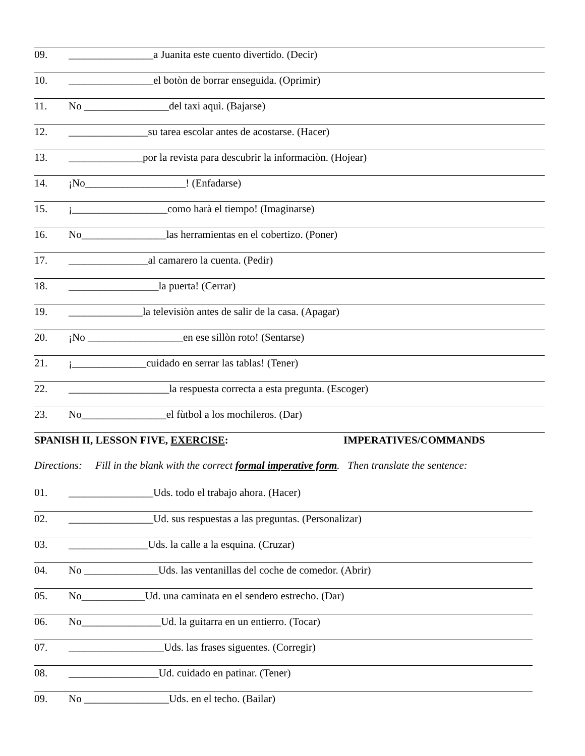09. ________________a Juanita este cuento divertido. (Decir)
10. ________________el botòn de borrar enseguida. (Oprimir)
11. No ________________del taxi aquì. (Bajarse)
12. _______________su tarea escolar antes de acostarse. (Hacer)
13. ______________por la revista para descubrir la informaciòn. (Hojear)
14. ¡No___________________! (Enfadarse)
15. ¡__________________como harà el tiempo! (Imaginarse)
16. No________________las herramientas en el cobertizo. (Poner)
17. _______________al camarero la cuenta. (Pedir)
18. _________________la puerta! (Cerrar)
19. ______________la televisiòn antes de salir de la casa. (Apagar)
20. ¡No __________________en ese sillòn roto! (Sentarse)
21. ¡______________cuidado en serrar las tablas! (Tener)
22. ___________________la respuesta correcta a esta pregunta. (Escoger)
23. No________________el fùtbol a los mochileros. (Dar)
SPANISH II, LESSON FIVE, EXERCISE: IMPERATIVES/COMMANDS
Directions: Fill in the blank with the correct formal imperative form. Then translate the sentence:
01. ________________Uds. todo el trabajo ahora. (Hacer)
02. ________________Ud. sus respuestas a las preguntas. (Personalizar)
03. _______________Uds. la calle a la esquina. (Cruzar)
04. No ______________Uds. las ventanillas del coche de comedor. (Abrir)
05. No____________Ud. una caminata en el sendero estrecho. (Dar)
06. No_______________Ud. la guitarra en un entierro. (Tocar)
07. __________________Uds. las frases siguentes. (Corregir)
08. _________________Ud. cuidado en patinar. (Tener)
09. No ________________Uds. en el techo. (Bailar)